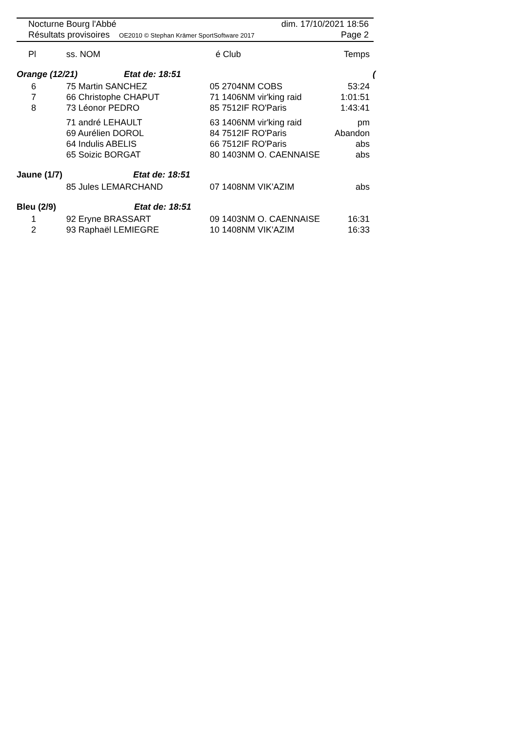Nocturne Bourg l'Abbé dim. 17/10/2021 18:56
Résultats provisoires OE2010 © Stephan Krämer SportSoftware 2017 Page 2
| Pl | ss. NOM | é Club | Temps |
| --- | --- | --- | --- |
| Orange (12/21) Etat de: 18:51 | | | ( |
| 6 | 75 Martin SANCHEZ | 05 2704NM COBS | 53:24 |
| 7 | 66 Christophe CHAPUT | 71 1406NM vir'king raid | 1:01:51 |
| 8 | 73 Léonor PEDRO | 85 7512IF RO'Paris | 1:43:41 |
| | 71 andré LEHAULT | 63 1406NM vir'king raid | pm |
| | 69 Aurélien DOROL | 84 7512IF RO'Paris | Abandon |
| | 64 Indulis ABELIS | 66 7512IF RO'Paris | abs |
| | 65 Soizic BORGAT | 80 1403NM O. CAENNAISE | abs |
| Jaune (1/7) Etat de: 18:51 | | | |
| | 85 Jules LEMARCHAND | 07 1408NM VIK'AZIM | abs |
| Bleu (2/9) Etat de: 18:51 | | | |
| 1 | 92 Eryne BRASSART | 09 1403NM O. CAENNAISE | 16:31 |
| 2 | 93 Raphaël LEMIEGRE | 10 1408NM VIK'AZIM | 16:33 |